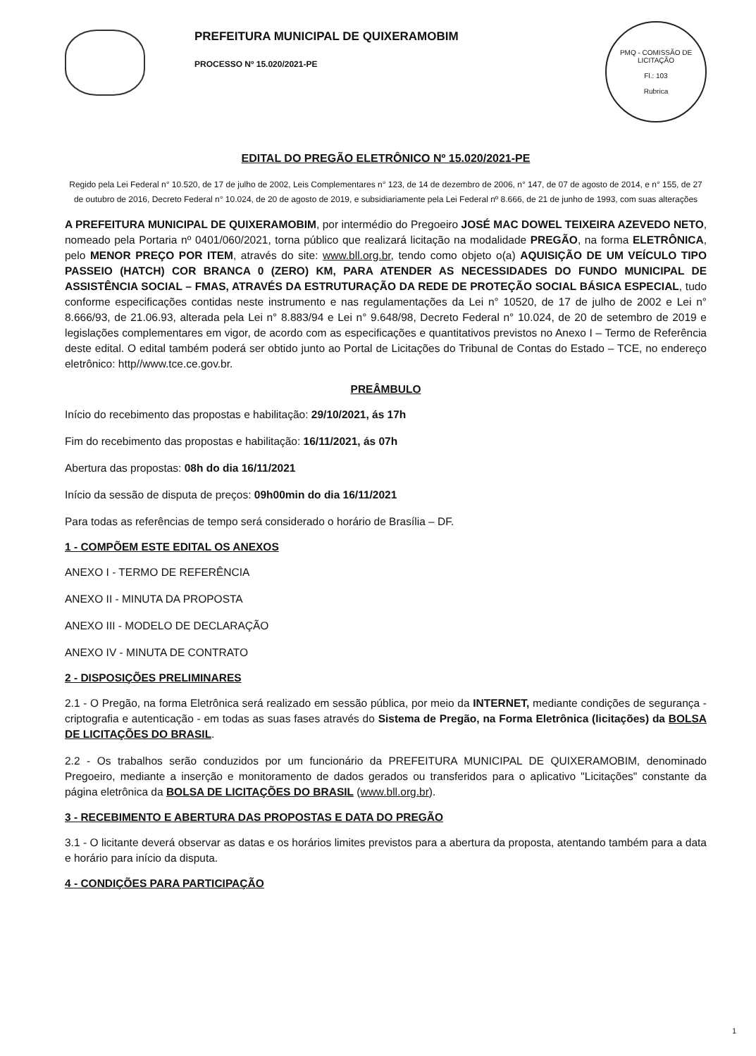PREFEITURA MUNICIPAL DE QUIXERAMOBIM
PROCESSO Nº 15.020/2021-PE
PMQ - COMISSÃO DE LICITAÇÃO
Fl.: 103
Rubrica
EDITAL DO PREGÃO ELETRÔNICO Nº 15.020/2021-PE
Regido pela Lei Federal n° 10.520, de 17 de julho de 2002, Leis Complementares n° 123, de 14 de dezembro de 2006, n° 147, de 07 de agosto de 2014, e n° 155, de 27 de outubro de 2016, Decreto Federal n° 10.024, de 20 de agosto de 2019, e subsidiariamente pela Lei Federal nº 8.666, de 21 de junho de 1993, com suas alterações
A PREFEITURA MUNICIPAL DE QUIXERAMOBIM, por intermédio do Pregoeiro JOSÉ MAC DOWEL TEIXEIRA AZEVEDO NETO, nomeado pela Portaria nº 0401/060/2021, torna público que realizará licitação na modalidade PREGÃO, na forma ELETRÔNICA, pelo MENOR PREÇO POR ITEM, através do site: www.bll.org.br, tendo como objeto o(a) AQUISIÇÃO DE UM VEÍCULO TIPO PASSEIO (HATCH) COR BRANCA 0 (ZERO) KM, PARA ATENDER AS NECESSIDADES DO FUNDO MUNICIPAL DE ASSISTÊNCIA SOCIAL – FMAS, ATRAVÉS DA ESTRUTURAÇÃO DA REDE DE PROTEÇÃO SOCIAL BÁSICA ESPECIAL, tudo conforme especificações contidas neste instrumento e nas regulamentações da Lei n° 10520, de 17 de julho de 2002 e Lei n° 8.666/93, de 21.06.93, alterada pela Lei n° 8.883/94 e Lei n° 9.648/98, Decreto Federal n° 10.024, de 20 de setembro de 2019 e legislações complementares em vigor, de acordo com as especificações e quantitativos previstos no Anexo I – Termo de Referência deste edital. O edital também poderá ser obtido junto ao Portal de Licitações do Tribunal de Contas do Estado – TCE, no endereço eletrônico: http//www.tce.ce.gov.br.
PREÂMBULO
Início do recebimento das propostas e habilitação: 29/10/2021, ás 17h
Fim do recebimento das propostas e habilitação: 16/11/2021, ás 07h
Abertura das propostas: 08h do dia 16/11/2021
Início da sessão de disputa de preços: 09h00min do dia 16/11/2021
Para todas as referências de tempo será considerado o horário de Brasília – DF.
1 - COMPÕEM ESTE EDITAL OS ANEXOS
ANEXO I - TERMO DE REFERÊNCIA
ANEXO II - MINUTA DA PROPOSTA
ANEXO III - MODELO DE DECLARAÇÃO
ANEXO IV - MINUTA DE CONTRATO
2 - DISPOSIÇÕES PRELIMINARES
2.1 - O Pregão, na forma Eletrônica será realizado em sessão pública, por meio da INTERNET, mediante condições de segurança - criptografia e autenticação - em todas as suas fases através do Sistema de Pregão, na Forma Eletrônica (licitações) da BOLSA DE LICITAÇÕES DO BRASIL.
2.2 - Os trabalhos serão conduzidos por um funcionário da PREFEITURA MUNICIPAL DE QUIXERAMOBIM, denominado Pregoeiro, mediante a inserção e monitoramento de dados gerados ou transferidos para o aplicativo "Licitações" constante da página eletrônica da BOLSA DE LICITAÇÕES DO BRASIL (www.bll.org.br).
3 - RECEBIMENTO E ABERTURA DAS PROPOSTAS E DATA DO PREGÃO
3.1 - O licitante deverá observar as datas e os horários limites previstos para a abertura da proposta, atentando também para a data e horário para início da disputa.
4 - CONDIÇÕES PARA PARTICIPAÇÃO
1